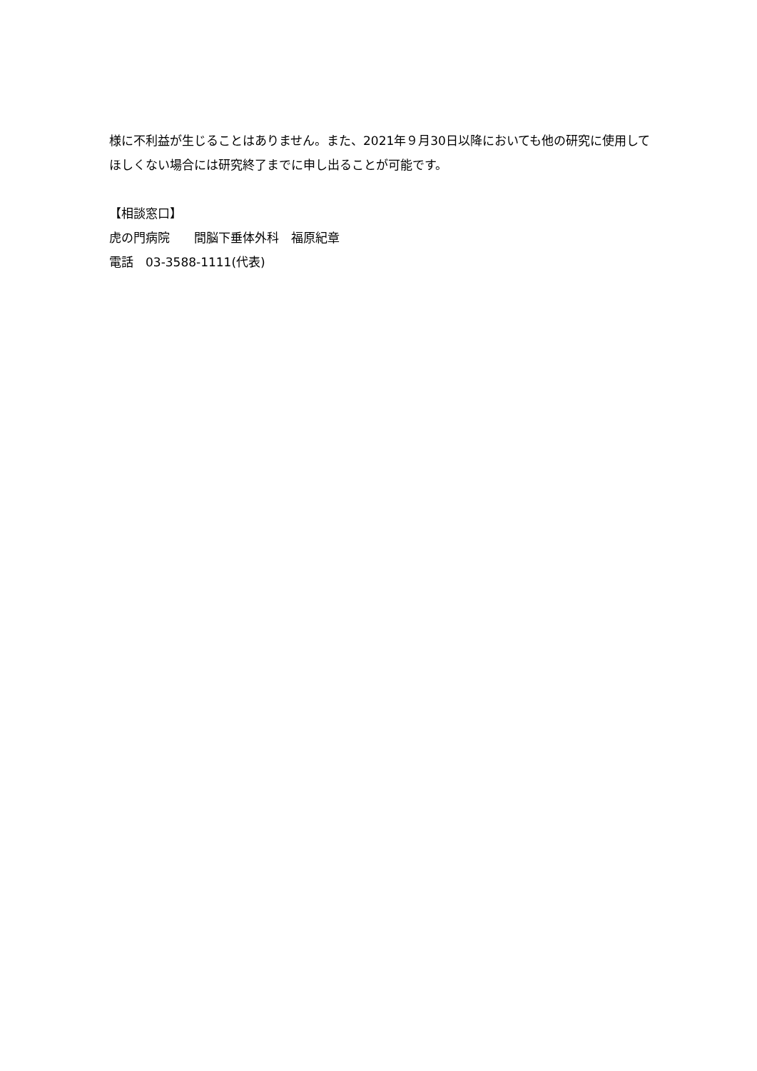様に不利益が生じることはありません。また、2021年９月30日以降においても他の研究に使用してほしくない場合には研究終了までに申し出ることが可能です。
【相談窓口】
虎の門病院　　間脳下垂体外科　福原紀章
電話　03-3588-1111(代表)